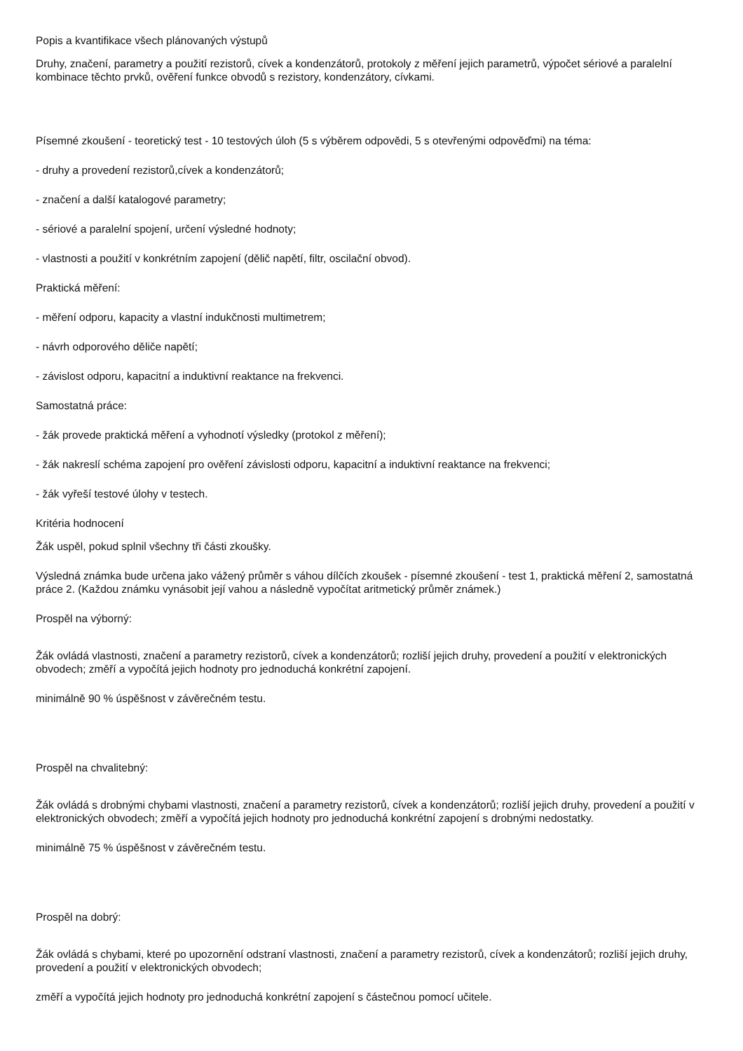Popis a kvantifikace všech plánovaných výstupů
Druhy, značení, parametry a použití rezistorů, cívek a kondenzátorů, protokoly z měření jejich parametrů, výpočet sériové a paralelní kombinace těchto prvků, ověření funkce obvodů s rezistory, kondenzátory, cívkami.
Písemné zkoušení - teoretický test - 10 testových úloh (5 s výběrem odpovědi, 5 s otevřenými odpověďmi) na téma:
- druhy a provedení rezistorů,cívek a kondenzátorů;
- značení a další katalogové parametry;
- sériové a paralelní spojení, určení výsledné hodnoty;
- vlastnosti a použití v konkrétním zapojení (dělič napětí, filtr, oscilační obvod).
Praktická měření:
- měření odporu, kapacity a vlastní indukčnosti multimetrem;
- návrh odporového děliče napětí;
- závislost odporu, kapacitní a induktivní reaktance na frekvenci.
Samostatná práce:
- žák provede praktická měření a vyhodnotí výsledky (protokol z měření);
- žák nakreslí schéma zapojení pro ověření závislosti odporu, kapacitní a induktivní reaktance na frekvenci;
- žák vyřeší testové úlohy v testech.
Kritéria hodnocení
Žák uspěl, pokud splnil všechny tři části zkoušky.
Výsledná známka bude určena jako vážený průměr s váhou dílčích zkoušek - písemné zkoušení - test 1, praktická měření 2, samostatná práce 2. (Každou známku vynásobit její vahou a následně vypočítat aritmetický průměr známek.)
Prospěl na výborný:
Žák ovládá vlastnosti, značení a parametry rezistorů, cívek a kondenzátorů; rozliší jejich druhy, provedení a použití v elektronických obvodech; změří a vypočítá jejich hodnoty pro jednoduchá konkrétní zapojení.
minimálně 90 % úspěšnost v závěrečném testu.
Prospěl na chvalitebný:
Žák ovládá s drobnými chybami vlastnosti, značení a parametry rezistorů, cívek a kondenzátorů; rozliší jejich druhy, provedení a použití v elektronických obvodech; změří a vypočítá jejich hodnoty pro jednoduchá konkrétní zapojení s drobnými nedostatky.
minimálně 75 % úspěšnost v závěrečném testu.
Prospěl na dobrý:
Žák ovládá s chybami, které po upozornění odstraní vlastnosti, značení a parametry rezistorů, cívek a kondenzátorů; rozliší jejich druhy, provedení a použití v elektronických obvodech;
změří a vypočítá jejich hodnoty pro jednoduchá konkrétní zapojení s částečnou pomocí učitele.